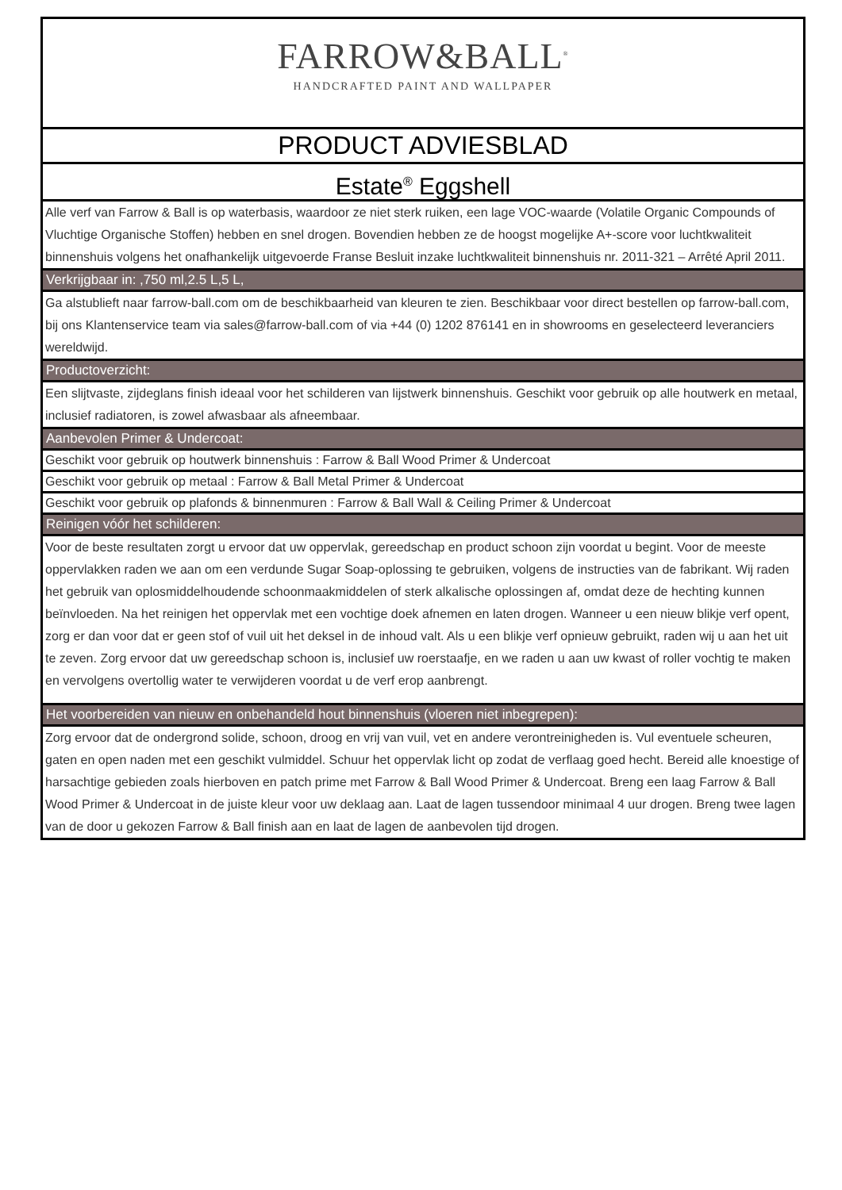FARROW&BALL<sup>®</sup>
HANDCRAFTED PAINT AND WALLPAPER
PRODUCT ADVIESBLAD
Estate<sup>®</sup> Eggshell
Alle verf van Farrow & Ball is op waterbasis, waardoor ze niet sterk ruiken, een lage VOC-waarde (Volatile Organic Compounds of Vluchtige Organische Stoffen) hebben en snel drogen. Bovendien hebben ze de hoogst mogelijke A+-score voor luchtkwaliteit binnenshuis volgens het onafhankelijk uitgevoerde Franse Besluit inzake luchtkwaliteit binnenshuis nr. 2011-321 – Arrêté April 2011.
Verkrijgbaar in: ,750 ml,2.5 L,5 L,
Ga alstublieft naar farrow-ball.com om de beschikbaarheid van kleuren te zien. Beschikbaar voor direct bestellen op farrow-ball.com, bij ons Klantenservice team via sales@farrow-ball.com of via +44 (0) 1202 876141 en in showrooms en geselecteerd leveranciers wereldwijd.
Productoverzicht:
Een slijtvaste, zijdeglans finish ideaal voor het schilderen van lijstwerk binnenshuis. Geschikt voor gebruik op alle houtwerk en metaal, inclusief radiatoren, is zowel afwasbaar als afneembaar.
Aanbevolen Primer & Undercoat:
Geschikt voor gebruik op houtwerk binnenshuis : Farrow & Ball Wood Primer & Undercoat
Geschikt voor gebruik op metaal : Farrow & Ball Metal Primer & Undercoat
Geschikt voor gebruik op plafonds & binnenmuren : Farrow & Ball Wall & Ceiling Primer & Undercoat
Reinigen vóór het schilderen:
Voor de beste resultaten zorgt u ervoor dat uw oppervlak, gereedschap en product schoon zijn voordat u begint. Voor de meeste oppervlakken raden we aan om een verdunde Sugar Soap-oplossing te gebruiken, volgens de instructies van de fabrikant. Wij raden het gebruik van oplosmiddelhoudende schoonmaakmiddelen of sterk alkalische oplossingen af, omdat deze de hechting kunnen beïnvloeden. Na het reinigen het oppervlak met een vochtige doek afnemen en laten drogen. Wanneer u een nieuw blikje verf opent, zorg er dan voor dat er geen stof of vuil uit het deksel in de inhoud valt. Als u een blikje verf opnieuw gebruikt, raden wij u aan het uit te zeven. Zorg ervoor dat uw gereedschap schoon is, inclusief uw roerstaafje, en we raden u aan uw kwast of roller vochtig te maken en vervolgens overtollig water te verwijderen voordat u de verf erop aanbrengt.
Het voorbereiden van nieuw en onbehandeld hout binnenshuis (vloeren niet inbegrepen):
Zorg ervoor dat de ondergrond solide, schoon, droog en vrij van vuil, vet en andere verontreinigheden is. Vul eventuele scheuren, gaten en open naden met een geschikt vulmiddel. Schuur het oppervlak licht op zodat de verflaag goed hecht. Bereid alle knoestige of harsachtige gebieden zoals hierboven en patch prime met Farrow & Ball Wood Primer & Undercoat. Breng een laag Farrow & Ball Wood Primer & Undercoat in de juiste kleur voor uw deklaag aan. Laat de lagen tussendoor minimaal 4 uur drogen. Breng twee lagen van de door u gekozen Farrow & Ball finish aan en laat de lagen de aanbevolen tijd drogen.